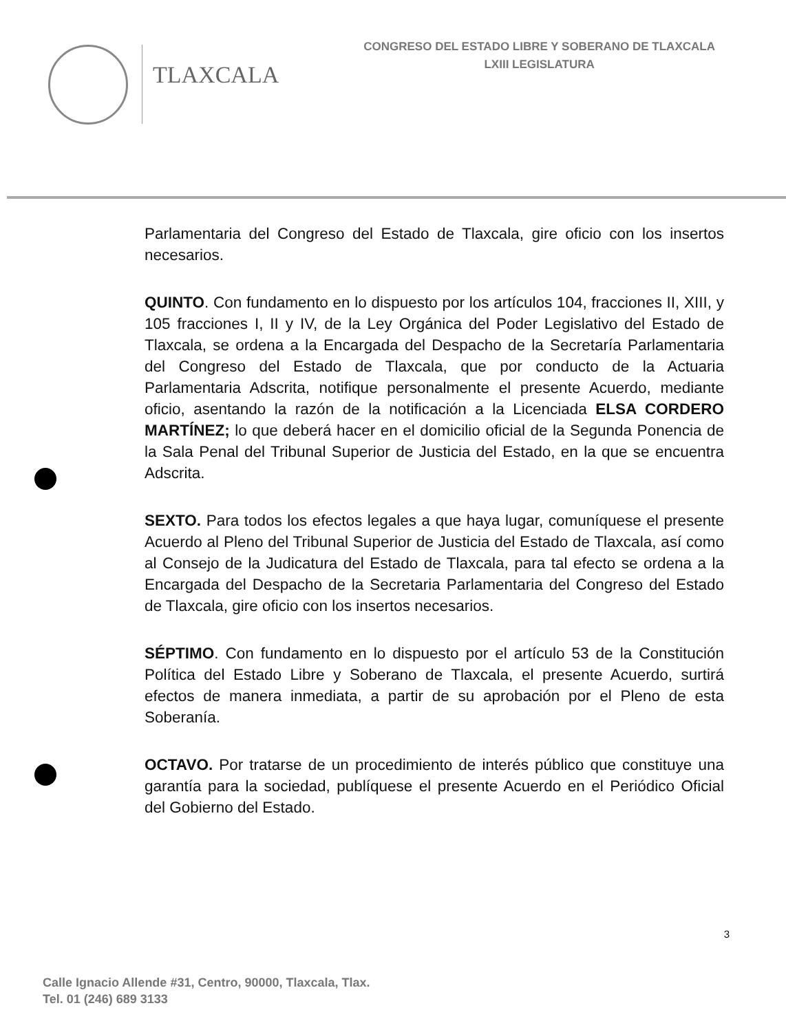TLAXCALA
CONGRESO DEL ESTADO LIBRE Y SOBERANO DE TLAXCALA
LXIII LEGISLATURA
Parlamentaria del Congreso del Estado de Tlaxcala, gire oficio con los insertos necesarios.
QUINTO. Con fundamento en lo dispuesto por los artículos 104, fracciones II, XIII, y 105 fracciones I, II y IV, de la Ley Orgánica del Poder Legislativo del Estado de Tlaxcala, se ordena a la Encargada del Despacho de la Secretaría Parlamentaria del Congreso del Estado de Tlaxcala, que por conducto de la Actuaria Parlamentaria Adscrita, notifique personalmente el presente Acuerdo, mediante oficio, asentando la razón de la notificación a la Licenciada ELSA CORDERO MARTÍNEZ; lo que deberá hacer en el domicilio oficial de la Segunda Ponencia de la Sala Penal del Tribunal Superior de Justicia del Estado, en la que se encuentra Adscrita.
SEXTO. Para todos los efectos legales a que haya lugar, comuníquese el presente Acuerdo al Pleno del Tribunal Superior de Justicia del Estado de Tlaxcala, así como al Consejo de la Judicatura del Estado de Tlaxcala, para tal efecto se ordena a la Encargada del Despacho de la Secretaria Parlamentaria del Congreso del Estado de Tlaxcala, gire oficio con los insertos necesarios.
SÉPTIMO. Con fundamento en lo dispuesto por el artículo 53 de la Constitución Política del Estado Libre y Soberano de Tlaxcala, el presente Acuerdo, surtirá efectos de manera inmediata, a partir de su aprobación por el Pleno de esta Soberanía.
OCTAVO. Por tratarse de un procedimiento de interés público que constituye una garantía para la sociedad, publíquese el presente Acuerdo en el Periódico Oficial del Gobierno del Estado.
3
Calle Ignacio Allende #31, Centro, 90000, Tlaxcala, Tlax.
Tel. 01 (246) 689 3133